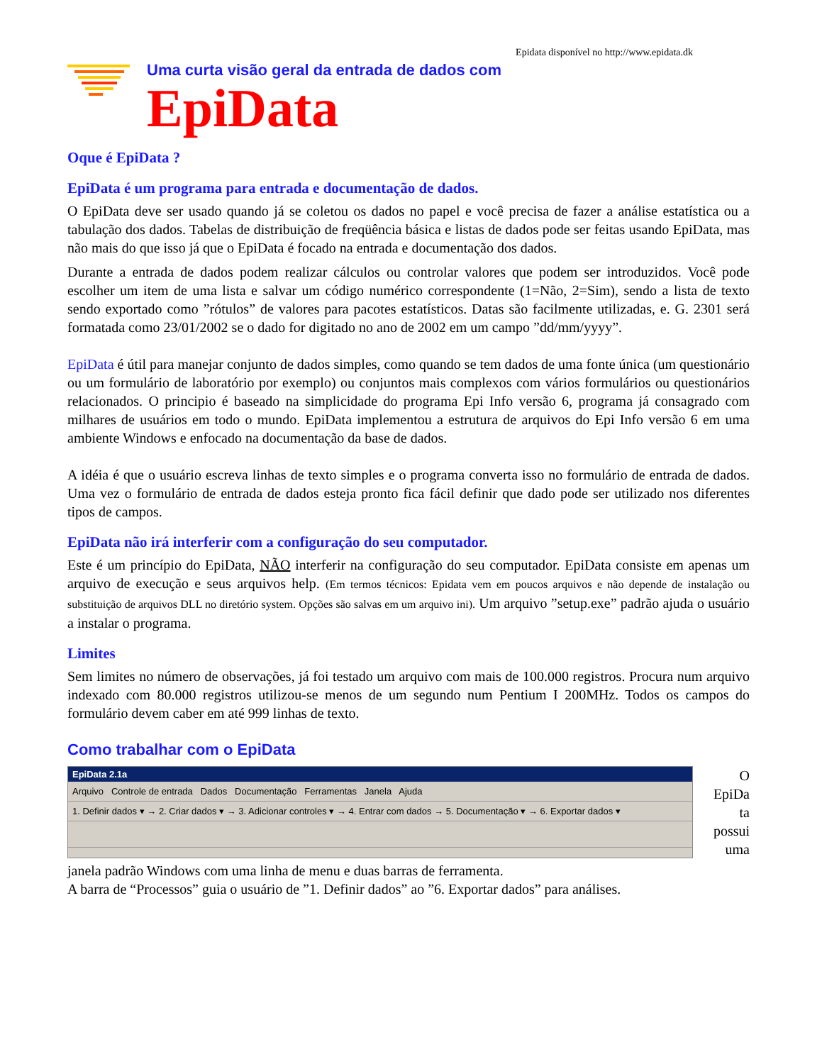Epidata disponível no http://www.epidata.dk
Uma curta visão geral da entrada de dados com
EpiData
Oque é EpiData ?
EpiData é um programa para entrada e documentação de dados.
O EpiData deve ser usado quando já se coletou os dados no papel e você precisa de fazer a análise estatística ou a tabulação dos dados. Tabelas de distribuição de freqüência básica e listas de dados pode ser feitas usando EpiData, mas não mais do que isso já que o EpiData é focado na entrada e documentação dos dados.
Durante a entrada de dados podem realizar cálculos ou controlar valores que podem ser introduzidos. Você pode escolher um item de uma lista e salvar um código numérico correspondente (1=Não, 2=Sim), sendo a lista de texto sendo exportado como ”rótulos” de valores para pacotes estatísticos. Datas são facilmente utilizadas, e. G. 2301 será formatada como 23/01/2002 se o dado for digitado no ano de 2002 em um campo ”dd/mm/yyyy”.
EpiData é útil para manejar conjunto de dados simples, como quando se tem dados de uma fonte única (um questionário ou um formulário de laboratório por exemplo) ou conjuntos mais complexos com vários formulários ou questionários relacionados. O principio é baseado na simplicidade do programa Epi Info versão 6, programa já consagrado com milhares de usuários em todo o mundo. EpiData implementou a estrutura de arquivos do Epi Info versão 6 em uma ambiente Windows e enfocado na documentação da base de dados.
A idéia é que o usuário escreva linhas de texto simples e o programa converta isso no formulário de entrada de dados. Uma vez o formulário de entrada de dados esteja pronto fica fácil definir que dado pode ser utilizado nos diferentes tipos de campos.
EpiData não irá interferir com a configuração do seu computador.
Este é um princípio do EpiData, NÃO interferir na configuração do seu computador. EpiData consiste em apenas um arquivo de execução e seus arquivos help. (Em termos técnicos: Epidata vem em poucos arquivos e não depende de instalação ou substituição de arquivos DLL no diretório system. Opções são salvas em um arquivo ini). Um arquivo ”setup.exe” padrão ajuda o usuário a instalar o programa.
Limites
Sem limites no número de observações, já foi testado um arquivo com mais de 100.000 registros. Procura num arquivo indexado com 80.000 registros utilizou-se menos de um segundo num Pentium I 200MHz. Todos os campos do formulário devem caber em até 999 linhas de texto.
Como trabalhar com o EpiData
EpiData 2.1a
Arquivo Controle de entrada Dados Documentação Ferramentas Janela Ajuda
1. Definir dados ▾ → 2. Criar dados ▾ → 3. Adicionar controles ▾ → 4. Entrar com dados → 5. Documentação ▾ → 6. Exportar dados ▾
O
EpiDa
ta
possui
uma
janela padrão Windows com uma linha de menu e duas barras de ferramenta.
A barra de “Processos” guia o usuário de ”1. Definir dados” ao ”6. Exportar dados” para análises.